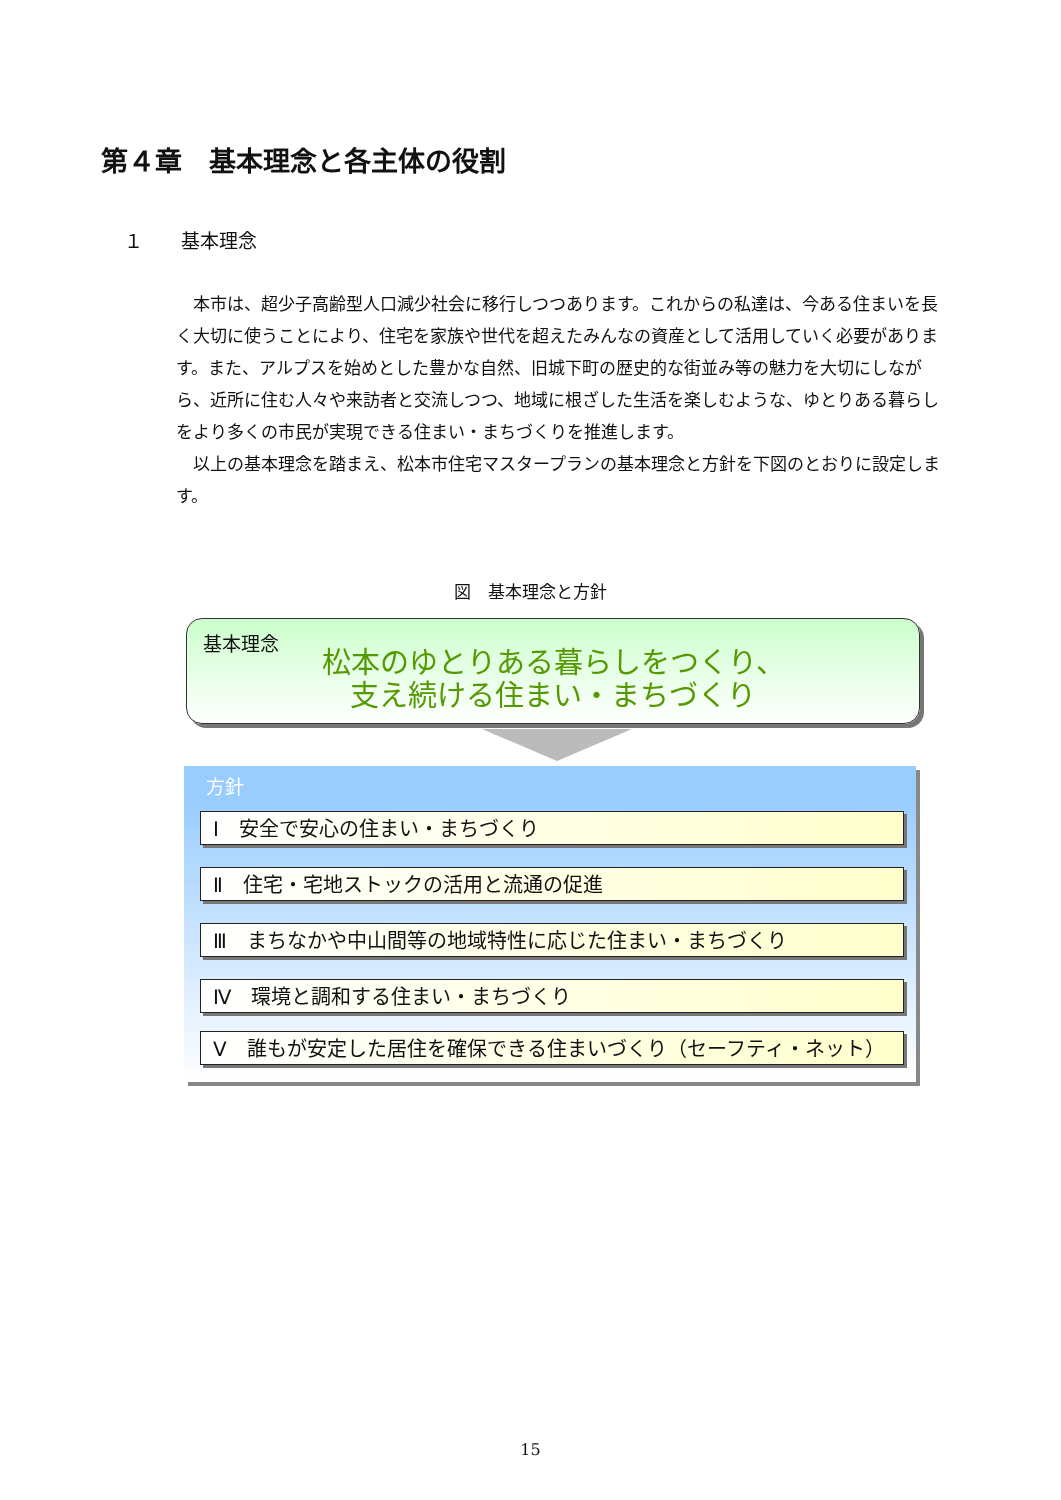第４章　基本理念と各主体の役割
１　　基本理念
本市は、超少子高齢型人口減少社会に移行しつつあります。これからの私達は、今ある住まいを長く大切に使うことにより、住宅を家族や世代を超えたみんなの資産として活用していく必要があります。また、アルプスを始めとした豊かな自然、旧城下町の歴史的な街並み等の魅力を大切にしながら、近所に住む人々や来訪者と交流しつつ、地域に根ざした生活を楽しむような、ゆとりある暮らしをより多くの市民が実現できる住まい・まちづくりを推進します。
以上の基本理念を踏まえ、松本市住宅マスタープランの基本理念と方針を下図のとおりに設定します。
図　基本理念と方針
基本理念
松本のゆとりある暮らしをつくり、
支え続ける住まい・まちづくり
方針
Ⅰ　安全で安心の住まい・まちづくり
Ⅱ　住宅・宅地ストックの活用と流通の促進
Ⅲ　まちなかや中山間等の地域特性に応じた住まい・まちづくり
Ⅳ　環境と調和する住まい・まちづくり
Ⅴ　誰もが安定した居住を確保できる住まいづくり（セーフティ・ネット）
15